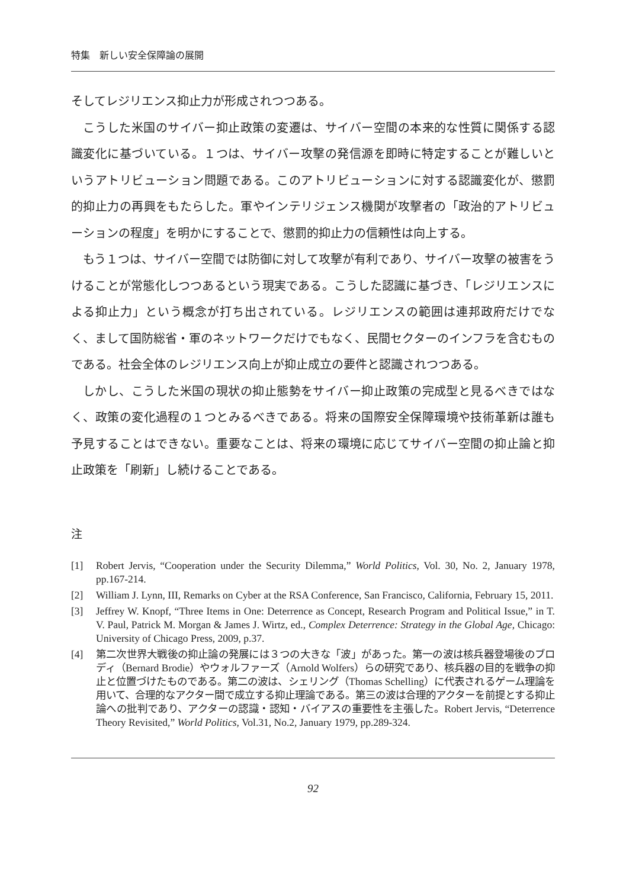特集　新しい安全保障論の展開
そしてレジリエンス抑止力が形成されつつある。
こうした米国のサイバー抑止政策の変遷は、サイバー空間の本来的な性質に関係する認識変化に基づいている。１つは、サイバー攻撃の発信源を即時に特定することが難しいというアトリビューション問題である。このアトリビューションに対する認識変化が、懲罰的抑止力の再興をもたらした。軍やインテリジェンス機関が攻撃者の「政治的アトリビューションの程度」を明かにすることで、懲罰的抑止力の信頼性は向上する。
もう１つは、サイバー空間では防御に対して攻撃が有利であり、サイバー攻撃の被害をうけることが常態化しつつあるという現実である。こうした認識に基づき、「レジリエンスによる抑止力」という概念が打ち出されている。レジリエンスの範囲は連邦政府だけでなく、まして国防総省・軍のネットワークだけでもなく、民間セクターのインフラを含むものである。社会全体のレジリエンス向上が抑止成立の要件と認識されつつある。
しかし、こうした米国の現状の抑止態勢をサイバー抑止政策の完成型と見るべきではなく、政策の変化過程の１つとみるべきである。将来の国際安全保障環境や技術革新は誰も予見することはできない。重要なことは、将来の環境に応じてサイバー空間の抑止論と抑止政策を「刷新」し続けることである。
注
[1] Robert Jervis, “Cooperation under the Security Dilemma,” World Politics, Vol. 30, No. 2, January 1978, pp.167-214.
[2] William J. Lynn, III, Remarks on Cyber at the RSA Conference, San Francisco, California, February 15, 2011.
[3] Jeffrey W. Knopf, “Three Items in One: Deterrence as Concept, Research Program and Political Issue,” in T. V. Paul, Patrick M. Morgan & James J. Wirtz, ed., Complex Deterrence: Strategy in the Global Age, Chicago: University of Chicago Press, 2009, p.37.
[4] 第二次世界大戦後の抑止論の発展には３つの大きな「波」があった。第一の波は核兵器登場後のブロディ（Bernard Brodie）やウォルファーズ（Arnold Wolfers）らの研究であり、核兵器の目的を戦争の抑止と位置づけたものである。第二の波は、シェリング（Thomas Schelling）に代表されるゲーム理論を用いて、合理的なアクター間で成立する抑止理論である。第三の波は合理的アクターを前提とする抑止論への批判であり、アクターの認識・認知・バイアスの重要性を主張した。Robert Jervis, “Deterrence Theory Revisited,” World Politics, Vol.31, No.2, January 1979, pp.289-324.
92